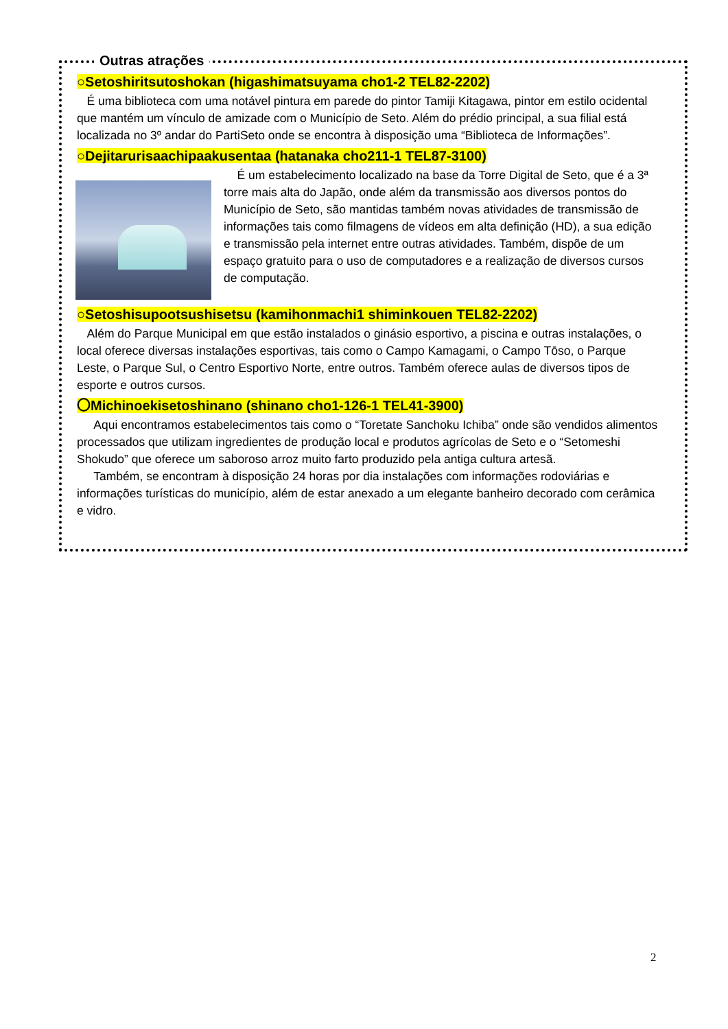Outras atrações
○Setoshiritsutoshokan (higashimatsuyama cho1-2 TEL82-2202)
É uma biblioteca com uma notável pintura em parede do pintor Tamiji Kitagawa, pintor em estilo ocidental que mantém um vínculo de amizade com o Município de Seto. Além do prédio principal, a sua filial está localizada no 3º andar do PartiSeto onde se encontra à disposição uma “Biblioteca de Informações”.
○Dejitarurisaachipaakusentaa (hatanaka cho211-1 TEL87-3100)
É um estabelecimento localizado na base da Torre Digital de Seto, que é a 3ª torre mais alta do Japão, onde além da transmissão aos diversos pontos do Município de Seto, são mantidas também novas atividades de transmissão de informações tais como filmagens de vídeos em alta definição (HD), a sua edição e transmissão pela internet entre outras atividades. Também, dispõe de um espaço gratuito para o uso de computadores e a realização de diversos cursos de computação.
○Setoshisupootsushisetsu (kamihonmachi1 shiminkouen TEL82-2202)
Além do Parque Municipal em que estão instalados o ginásio esportivo, a piscina e outras instalações, o local oferece diversas instalações esportivas, tais como o Campo Kamagami, o Campo Tōso, o Parque Leste, o Parque Sul, o Centro Esportivo Norte, entre outros. Também oferece aulas de diversos tipos de esporte e outros cursos.
〇Michinoekisetoshinano (shinano cho1-126-1 TEL41-3900)
Aqui encontramos estabelecimentos tais como o “Toretate Sanchoku Ichiba” onde são vendidos alimentos processados que utilizam ingredientes de produção local e produtos agrícolas de Seto e o “Setomeshi Shokudo” que oferece um saboroso arroz muito farto produzido pela antiga cultura artesã.
Também, se encontram à disposição 24 horas por dia instalações com informações rodoviárias e informações turísticas do município, além de estar anexado a um elegante banheiro decorado com cerâmica e vidro.
2